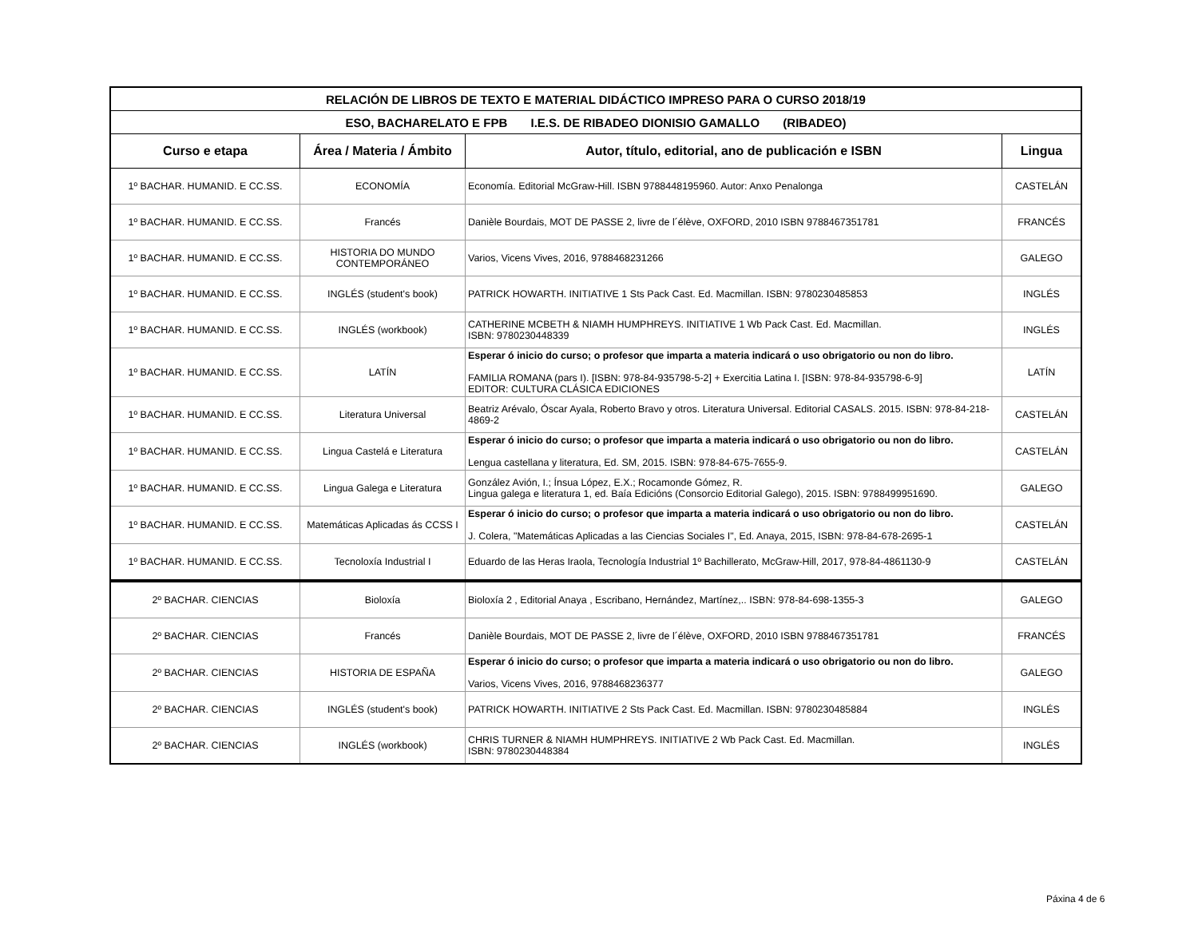| RELACIÓN DE LIBROS DE TEXTO E MATERIAL DIDÁCTICO IMPRESO PARA O CURSO 2018/19 | | | |
| --- | --- | --- | --- |
| ESO, BACHARELATO E FPB I.E.S. DE RIBADEO DIONISIO GAMALLO (RIBADEO) | | | |
| Curso e etapa | Área / Materia / Ámbito | Autor, título, editorial, ano de publicación e ISBN | Lingua |
| 1º BACHAR. HUMANID. E CC.SS. | ECONOMÍA | Economía. Editorial McGraw-Hill. ISBN 9788448195960. Autor: Anxo Penalonga | CASTELÁN |
| 1º BACHAR. HUMANID. E CC.SS. | Francés | Danièle Bourdais, MOT DE PASSE 2, livre de l´élève, OXFORD, 2010 ISBN 9788467351781 | FRANCÉS |
| 1º BACHAR. HUMANID. E CC.SS. | HISTORIA DO MUNDO CONTEMPORÁNEO | Varios, Vicens Vives, 2016, 9788468231266 | GALEGO |
| 1º BACHAR. HUMANID. E CC.SS. | INGLÉS (student's book) | PATRICK HOWARTH. INITIATIVE 1 Sts Pack Cast. Ed. Macmillan. ISBN: 9780230485853 | INGLÉS |
| 1º BACHAR. HUMANID. E CC.SS. | INGLÉS (workbook) | CATHERINE MCBETH & NIAMH HUMPHREYS. INITIATIVE 1 Wb Pack Cast. Ed. Macmillan. ISBN: 9780230448339 | INGLÉS |
| 1º BACHAR. HUMANID. E CC.SS. | LATÍN | Esperar ó inicio do curso; o profesor que imparta a materia indicará o uso obrigatorio ou non do libro. FAMILIA ROMANA (pars I). [ISBN: 978-84-935798-5-2] + Exercitia Latina I. [ISBN: 978-84-935798-6-9] EDITOR: CULTURA CLÁSICA EDICIONES | LATÍN |
| 1º BACHAR. HUMANID. E CC.SS. | Literatura Universal | Beatriz Arévalo, Óscar Ayala, Roberto Bravo y otros. Literatura Universal. Editorial CASALS. 2015. ISBN: 978-84-218-4869-2 | CASTELÁN |
| 1º BACHAR. HUMANID. E CC.SS. | Lingua Castelá e Literatura | Esperar ó inicio do curso; o profesor que imparta a materia indicará o uso obrigatorio ou non do libro. Lengua castellana y literatura, Ed. SM, 2015. ISBN: 978-84-675-7655-9. | CASTELÁN |
| 1º BACHAR. HUMANID. E CC.SS. | Lingua Galega e Literatura | González Avión, I.; Ínsua López, E.X.; Rocamonde Gómez, R. Lingua galega e literatura 1, ed. Baía Edicións (Consorcio Editorial Galego), 2015. ISBN: 9788499951690. | GALEGO |
| 1º BACHAR. HUMANID. E CC.SS. | Matemáticas Aplicadas ás CCSS I | Esperar ó inicio do curso; o profesor que imparta a materia indicará o uso obrigatorio ou non do libro. J. Colera, "Matemáticas Aplicadas a las Ciencias Sociales I", Ed. Anaya, 2015, ISBN: 978-84-678-2695-1 | CASTELÁN |
| 1º BACHAR. HUMANID. E CC.SS. | Tecnoloxía Industrial I | Eduardo de las Heras Iraola, Tecnología Industrial 1º Bachillerato, McGraw-Hill, 2017, 978-84-4861130-9 | CASTELÁN |
| 2º BACHAR. CIENCIAS | Bioloxía | Bioloxía 2 , Editorial Anaya , Escribano, Hernández, Martínez,.. ISBN: 978-84-698-1355-3 | GALEGO |
| 2º BACHAR. CIENCIAS | Francés | Danièle Bourdais, MOT DE PASSE 2, livre de l´élève, OXFORD, 2010 ISBN 9788467351781 | FRANCÉS |
| 2º BACHAR. CIENCIAS | HISTORIA DE ESPAÑA | Esperar ó inicio do curso; o profesor que imparta a materia indicará o uso obrigatorio ou non do libro. Varios, Vicens Vives, 2016, 9788468236377 | GALEGO |
| 2º BACHAR. CIENCIAS | INGLÉS (student's book) | PATRICK HOWARTH. INITIATIVE 2 Sts Pack Cast. Ed. Macmillan. ISBN: 9780230485884 | INGLÉS |
| 2º BACHAR. CIENCIAS | INGLÉS (workbook) | CHRIS TURNER & NIAMH HUMPHREYS. INITIATIVE 2 Wb Pack Cast. Ed. Macmillan. ISBN: 9780230448384 | INGLÉS |
Páxina 4 de 6